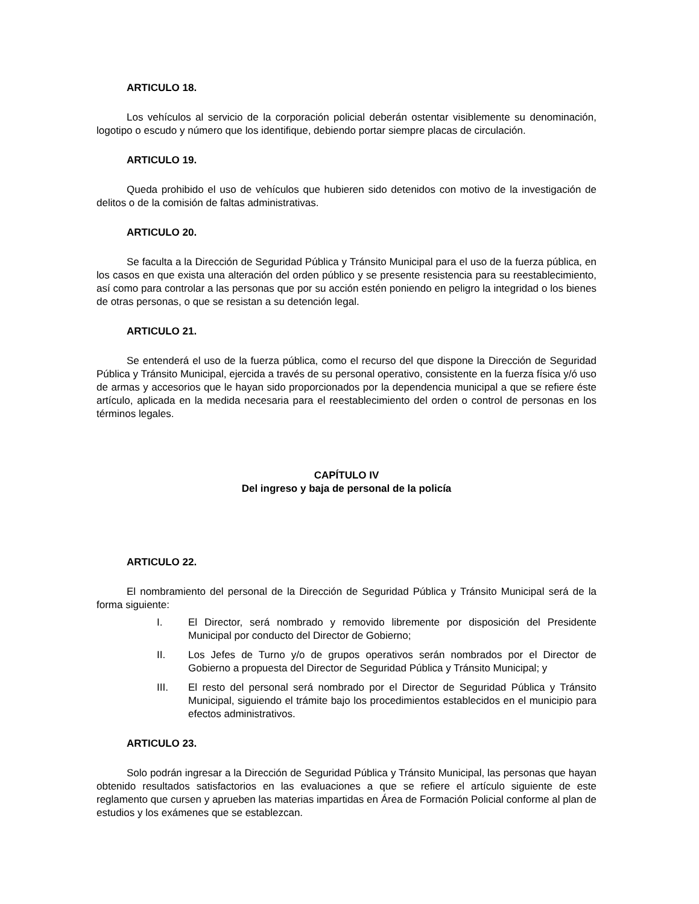ARTICULO 18.
Los vehículos al servicio de la corporación policial deberán ostentar visiblemente su denominación, logotipo o escudo y número que los identifique, debiendo portar siempre placas de circulación.
ARTICULO 19.
Queda prohibido el uso de vehículos que hubieren sido detenidos con motivo de la investigación de delitos o de la comisión de faltas administrativas.
ARTICULO 20.
Se faculta a la Dirección de Seguridad Pública y Tránsito Municipal para el uso de la fuerza pública, en los casos en que exista una alteración del orden público y se presente resistencia para su reestablecimiento, así como para controlar a las personas que por su acción estén poniendo en peligro la integridad o los bienes de otras personas, o que se resistan a su detención legal.
ARTICULO 21.
Se entenderá el uso de la fuerza pública, como el recurso del que dispone la Dirección de Seguridad Pública y Tránsito Municipal, ejercida a través de su personal operativo, consistente en la fuerza física y/ó uso de armas y accesorios que le hayan sido proporcionados por la dependencia municipal a que se refiere éste artículo, aplicada en la medida necesaria para el reestablecimiento del orden o control de personas en los términos legales.
CAPÍTULO IV
Del ingreso y baja de personal de la policía
ARTICULO 22.
El nombramiento del personal de la Dirección de Seguridad Pública y Tránsito Municipal será de la forma siguiente:
I. El Director, será nombrado y removido libremente por disposición del Presidente Municipal por conducto del Director de Gobierno;
II. Los Jefes de Turno y/o de grupos operativos serán nombrados por el Director de Gobierno a propuesta del Director de Seguridad Pública y Tránsito Municipal; y
III. El resto del personal será nombrado por el Director de Seguridad Pública y Tránsito Municipal, siguiendo el trámite bajo los procedimientos establecidos en el municipio para efectos administrativos.
ARTICULO 23.
Solo podrán ingresar a la Dirección de Seguridad Pública y Tránsito Municipal, las personas que hayan obtenido resultados satisfactorios en las evaluaciones a que se refiere el artículo siguiente de este reglamento que cursen y aprueben las materias impartidas en Área de Formación Policial conforme al plan de estudios y los exámenes que se establezcan.